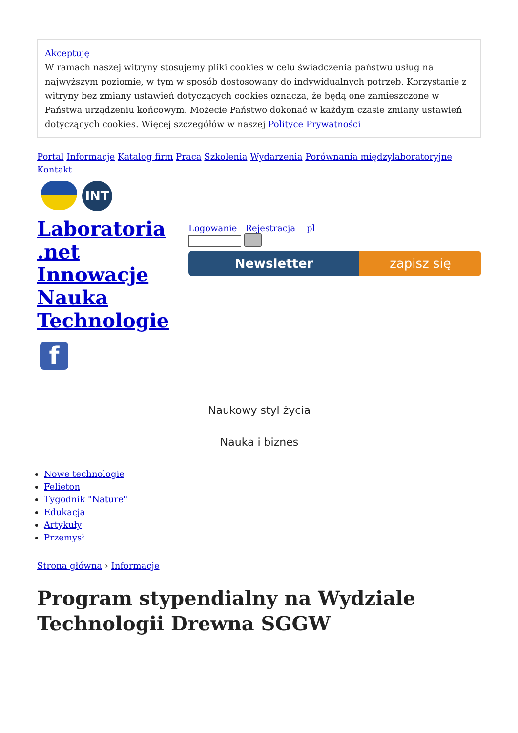Akceptuję
W ramach naszej witryny stosujemy pliki cookies w celu świadczenia państwu usług na najwyższym poziomie, w tym w sposób dostosowany do indywidualnych potrzeb. Korzystanie z witryny bez zmiany ustawień dotyczących cookies oznacza, że będą one zamieszczone w Państwa urządzeniu końcowym. Możecie Państwo dokonać w każdym czasie zmiany ustawień dotyczących cookies. Więcej szczegółów w naszej Polityce Prywatności
Portal Informacje Katalog firm Praca Szkolenia Wydarzenia Porównania międzylaboratoryjne Kontakt
INT
Laboratoria .net Innowacje Nauka Technologie
f
Logowanie Rejestracja pl
Newsletter zapisz się
Naukowy styl życia
Nauka i biznes
Nowe technologie
Felieton
Tygodnik "Nature"
Edukacja
Artykuły
Przemysł
Strona główna › Informacje
Program stypendialny na Wydziale Technologii Drewna SGGW